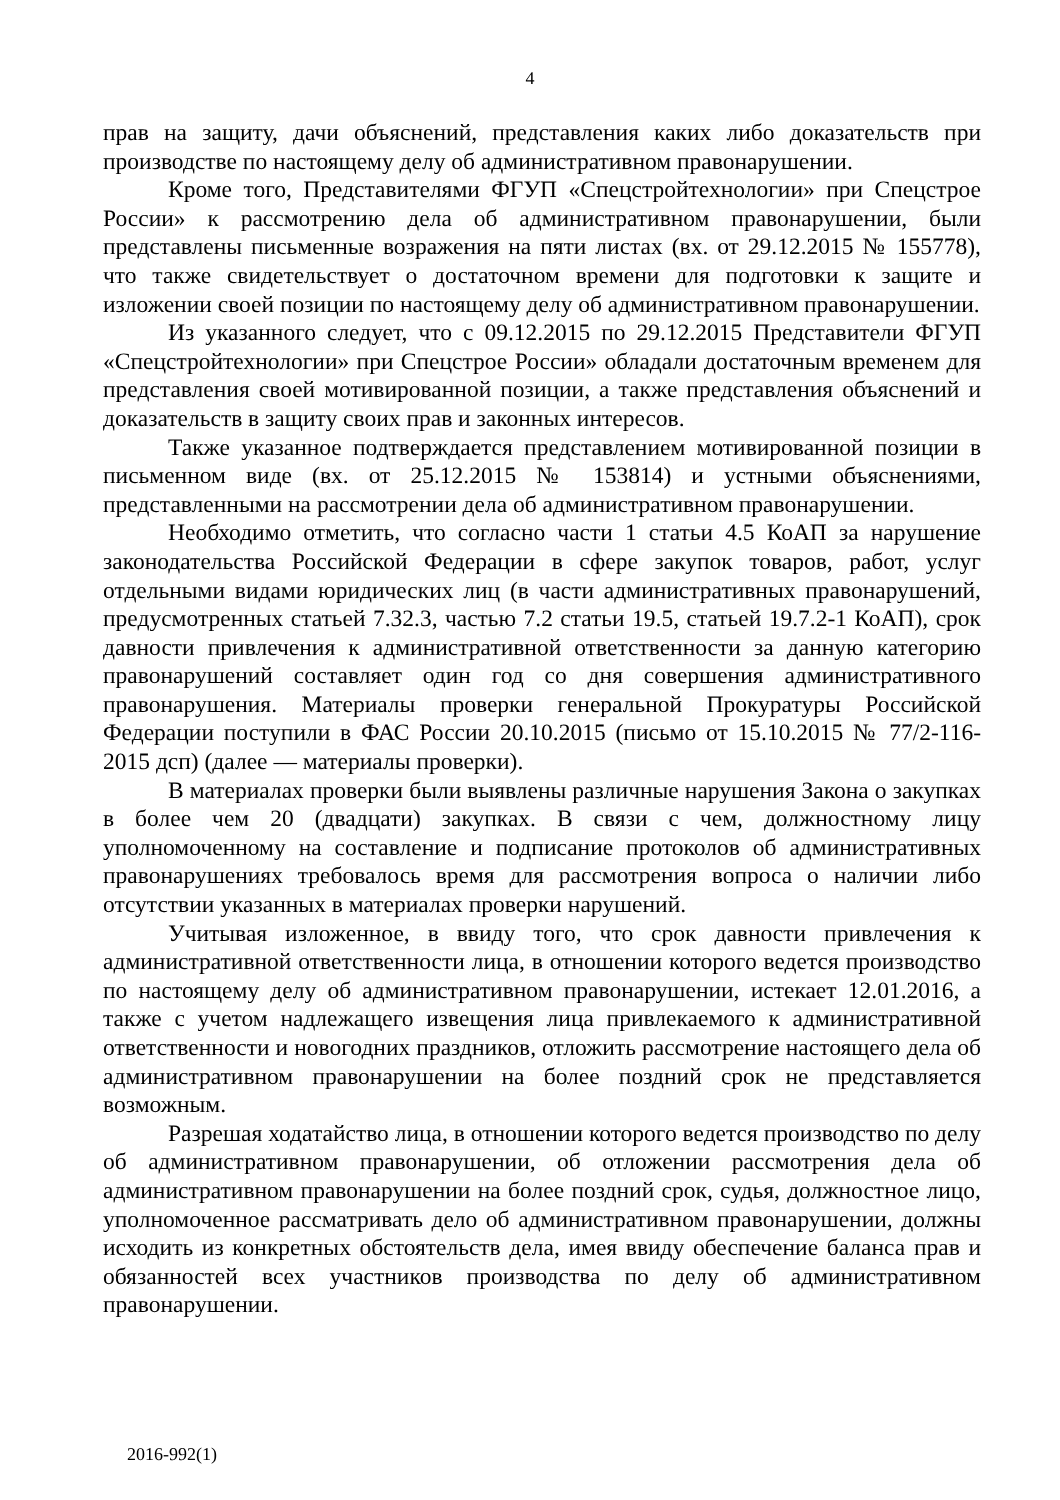4
прав на защиту, дачи объяснений, представления каких либо доказательств при производстве по настоящему делу об административном правонарушении.
Кроме того, Представителями ФГУП «Спецстройтехнологии» при Спецстрое России» к рассмотрению дела об административном правонарушении, были представлены письменные возражения на пяти листах (вх. от 29.12.2015 № 155778), что также свидетельствует о достаточном времени для подготовки к защите и изложении своей позиции по настоящему делу об административном правонарушении.
Из указанного следует, что с 09.12.2015 по 29.12.2015 Представители ФГУП «Спецстройтехнологии» при Спецстрое России» обладали достаточным временем для представления своей мотивированной позиции, а также представления объяснений и доказательств в защиту своих прав и законных интересов.
Также указанное подтверждается представлением мотивированной позиции в письменном виде (вх. от 25.12.2015 № 153814) и устными объяснениями, представленными на рассмотрении дела об административном правонарушении.
Необходимо отметить, что согласно части 1 статьи 4.5 КоАП за нарушение законодательства Российской Федерации в сфере закупок товаров, работ, услуг отдельными видами юридических лиц (в части административных правонарушений, предусмотренных статьей 7.32.3, частью 7.2 статьи 19.5, статьей 19.7.2-1 КоАП), срок давности привлечения к административной ответственности за данную категорию правонарушений составляет один год со дня совершения административного правонарушения. Материалы проверки генеральной Прокуратуры Российской Федерации поступили в ФАС России 20.10.2015 (письмо от 15.10.2015 № 77/2-116-2015 дсп) (далее — материалы проверки).
В материалах проверки были выявлены различные нарушения Закона о закупках в более чем 20 (двадцати) закупках. В связи с чем, должностному лицу уполномоченному на составление и подписание протоколов об административных правонарушениях требовалось время для рассмотрения вопроса о наличии либо отсутствии указанных в материалах проверки нарушений.
Учитывая изложенное, в ввиду того, что срок давности привлечения к административной ответственности лица, в отношении которого ведется производство по настоящему делу об административном правонарушении, истекает 12.01.2016, а также с учетом надлежащего извещения лица привлекаемого к административной ответственности и новогодних праздников, отложить рассмотрение настоящего дела об административном правонарушении на более поздний срок не представляется возможным.
Разрешая ходатайство лица, в отношении которого ведется производство по делу об административном правонарушении, об отложении рассмотрения дела об административном правонарушении на более поздний срок, судья, должностное лицо, уполномоченное рассматривать дело об административном правонарушении, должны исходить из конкретных обстоятельств дела, имея ввиду обеспечение баланса прав и обязанностей всех участников производства по делу об административном правонарушении.
2016-992(1)